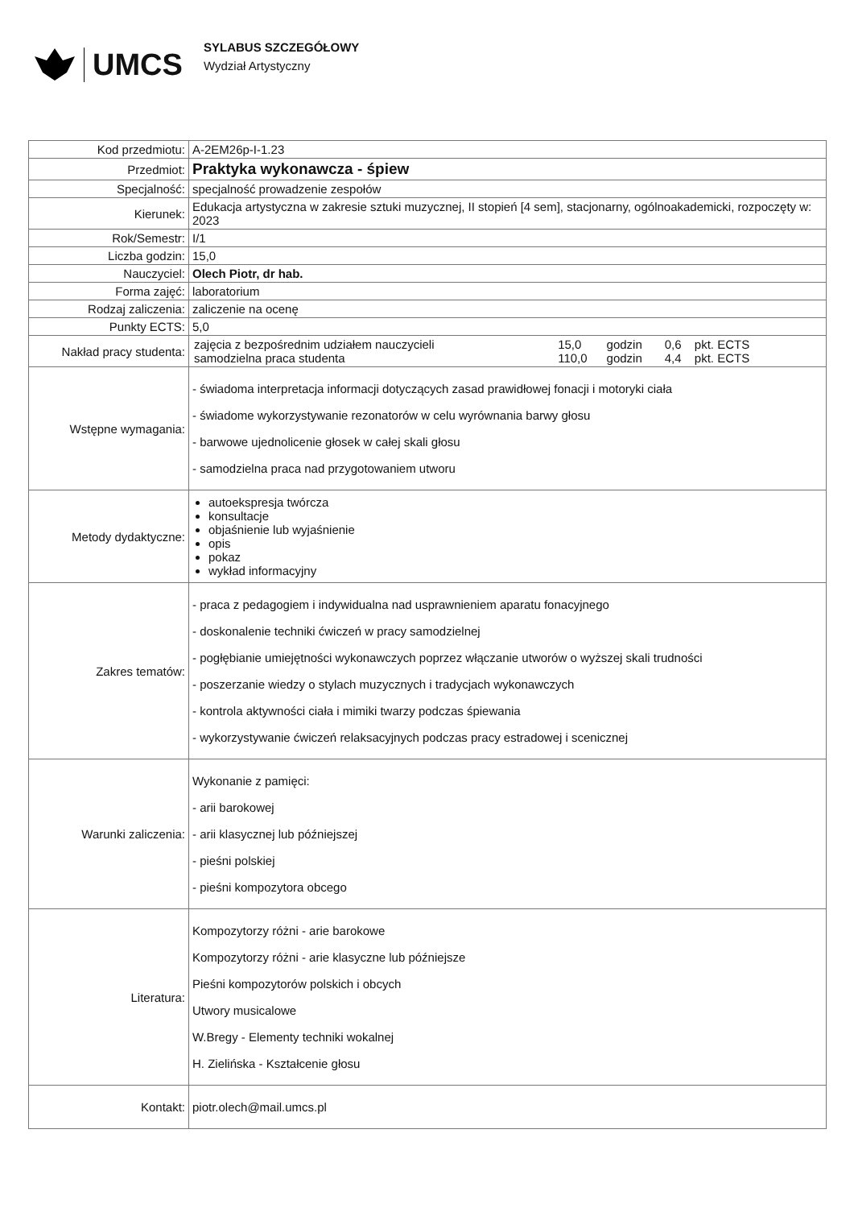UMCS
SYLABUS SZCZEGÓŁOWY
Wydział Artystyczny
| Kod przedmiotu: | A-2EM26p-I-1.23 |
| Przedmiot: | Praktyka wykonawcza - śpiew |
| Specjalność: | specjalność prowadzenie zespołów |
| Kierunek: | Edukacja artystyczna w zakresie sztuki muzycznej, II stopień [4 sem], stacjonarny, ogólnoakademicki, rozpoczęty w: 2023 |
| Rok/Semestr: | I/1 |
| Liczba godzin: | 15,0 |
| Nauczyciel: | Olech Piotr, dr hab. |
| Forma zajęć: | laboratorium |
| Rodzaj zaliczenia: | zaliczenie na ocenę |
| Punkty ECTS: | 5,0 |
| Nakład pracy studenta: | / zajęcia z bezpośrednim udziałem nauczycieli / 15,0 / godzin / 0,6 / pkt. ECTS / / samodzielna praca studenta / 110,0 / godzin / 4,4 / pkt. ECTS / |
| Wstępne wymagania: | - świadoma interpretacja informacji dotyczących zasad prawidłowej fonacji i motoryki ciała - świadome wykorzystywanie rezonatorów w celu wyrównania barwy głosu - barwowe ujednolicenie głosek w całej skali głosu - samodzielna praca nad przygotowaniem utworu |
| Metody dydaktyczne: | autoekspresja twórcza konsultacje objaśnienie lub wyjaśnienie opis pokaz wykład informacyjny |
| Zakres tematów: | - praca z pedagogiem i indywidualna nad usprawnieniem aparatu fonacyjnego - doskonalenie techniki ćwiczeń w pracy samodzielnej - pogłębianie umiejętności wykonawczych poprzez włączanie utworów o wyższej skali trudności - poszerzanie wiedzy o stylach muzycznych i tradycjach wykonawczych - kontrola aktywności ciała i mimiki twarzy podczas śpiewania - wykorzystywanie ćwiczeń relaksacyjnych podczas pracy estradowej i scenicznej |
| Warunki zaliczenia: | Wykonanie z pamięci: - arii barokowej - arii klasycznej lub późniejszej - pieśni polskiej - pieśni kompozytora obcego |
| Literatura: | Kompozytorzy różni - arie barokowe Kompozytorzy różni - arie klasyczne lub późniejsze Pieśni kompozytorów polskich i obcych Utwory musicalowe W.Bregy - Elementy techniki wokalnej H. Zielińska - Kształcenie głosu |
| Kontakt: | piotr.olech@mail.umcs.pl |